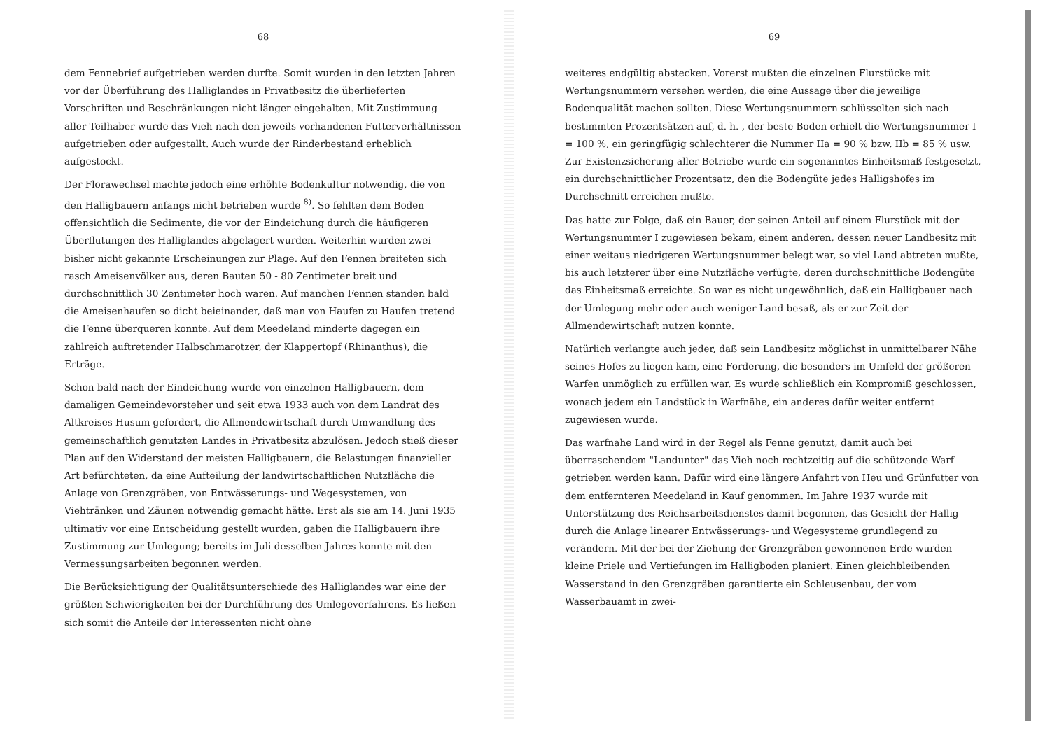68
dem Fennebrief aufgetrieben werden durfte. Somit wurden in den letzten Jahren vor der Überführung des Halliglandes in Privatbesitz die überlieferten Vorschriften und Beschränkungen nicht länger eingehalten. Mit Zustimmung aller Teilhaber wurde das Vieh nach den jeweils vorhandenen Futterverhältnissen aufgetrieben oder aufgestallt. Auch wurde der Rinderbestand erheblich aufgestockt.
Der Florawechsel machte jedoch eine erhöhte Bodenkultur notwendig, die von den Halligbauern anfangs nicht betrieben wurde <sup>8)</sup>. So fehlten dem Boden offensichtlich die Sedimente, die vor der Eindeichung durch die häufigeren Überflutungen des Halliglandes abgelagert wurden. Weiterhin wurden zwei bisher nicht gekannte Erscheinungen zur Plage. Auf den Fennen breiteten sich rasch Ameisenvölker aus, deren Bauten 50 - 80 Zentimeter breit und durchschnittlich 30 Zentimeter hoch waren. Auf manchen Fennen standen bald die Ameisenhaufen so dicht beieinander, daß man von Haufen zu Haufen tretend die Fenne überqueren konnte. Auf dem Meedeland minderte dagegen ein zahlreich auftretender Halbschmarotzer, der Klappertopf (Rhinanthus), die Erträge.
Schon bald nach der Eindeichung wurde von einzelnen Halligbauern, dem damaligen Gemeindevorsteher und seit etwa 1933 auch von dem Landrat des Altkreises Husum gefordert, die Allmendewirtschaft durch Umwandlung des gemeinschaftlich genutzten Landes in Privatbesitz abzulösen. Jedoch stieß dieser Plan auf den Widerstand der meisten Halligbauern, die Belastungen finanzieller Art befürchteten, da eine Aufteilung der landwirtschaftlichen Nutzfläche die Anlage von Grenzgräben, von Entwässerungs- und Wegesystemen, von Viehtränken und Zäunen notwendig gemacht hätte. Erst als sie am 14. Juni 1935 ultimativ vor eine Entscheidung gestellt wurden, gaben die Halligbauern ihre Zustimmung zur Umlegung; bereits im Juli desselben Jahres konnte mit den Vermessungsarbeiten begonnen werden.
Die Berücksichtigung der Qualitätsunterschiede des Halliglandes war eine der größten Schwierigkeiten bei der Durchführung des Umlegeverfahrens. Es ließen sich somit die Anteile der Interessenten nicht ohne
69
weiteres endgültig abstecken. Vorerst mußten die einzelnen Flurstücke mit Wertungsnummern versehen werden, die eine Aussage über die jeweilige Bodenqualität machen sollten. Diese Wertungsnummern schlüsselten sich nach bestimmten Prozentsätzen auf, d. h. , der beste Boden erhielt die Wertungsnummer I = 100 %, ein geringfügig schlechterer die Nummer IIa = 90 % bzw. IIb = 85 % usw. Zur Existenzsicherung aller Betriebe wurde ein sogenanntes Einheitsmaß festgesetzt, ein durchschnittlicher Prozentsatz, den die Bodengüte jedes Halligshofes im Durchschnitt erreichen mußte.
Das hatte zur Folge, daß ein Bauer, der seinen Anteil auf einem Flurstück mit der Wertungsnummer I zugewiesen bekam, einem anderen, dessen neuer Landbesitz mit einer weitaus niedrigeren Wertungsnummer belegt war, so viel Land abtreten mußte, bis auch letzterer über eine Nutzfläche verfügte, deren durchschnittliche Bodengüte das Einheitsmaß erreichte. So war es nicht ungewöhnlich, daß ein Halligbauer nach der Umlegung mehr oder auch weniger Land besaß, als er zur Zeit der Allmendewirtschaft nutzen konnte.
Natürlich verlangte auch jeder, daß sein Landbesitz möglichst in unmittelbarer Nähe seines Hofes zu liegen kam, eine Forderung, die besonders im Umfeld der größeren Warfen unmöglich zu erfüllen war. Es wurde schließlich ein Kompromiß geschlossen, wonach jedem ein Landstück in Warfnähe, ein anderes dafür weiter entfernt zugewiesen wurde.
Das warfnahe Land wird in der Regel als Fenne genutzt, damit auch bei überraschendem "Landunter" das Vieh noch rechtzeitig auf die schützende Warf getrieben werden kann. Dafür wird eine längere Anfahrt von Heu und Grünfutter von dem entfernteren Meedeland in Kauf genommen. Im Jahre 1937 wurde mit Unterstützung des Reichsarbeitsdienstes damit begonnen, das Gesicht der Hallig durch die Anlage linearer Entwässerungs- und Wegesysteme grundlegend zu verändern. Mit der bei der Ziehung der Grenzgräben gewonnenen Erde wurden kleine Priele und Vertiefungen im Halligboden planiert. Einen gleichbleibenden Wasserstand in den Grenzgräben garantierte ein Schleusenbau, der vom Wasserbauamt in zwei-